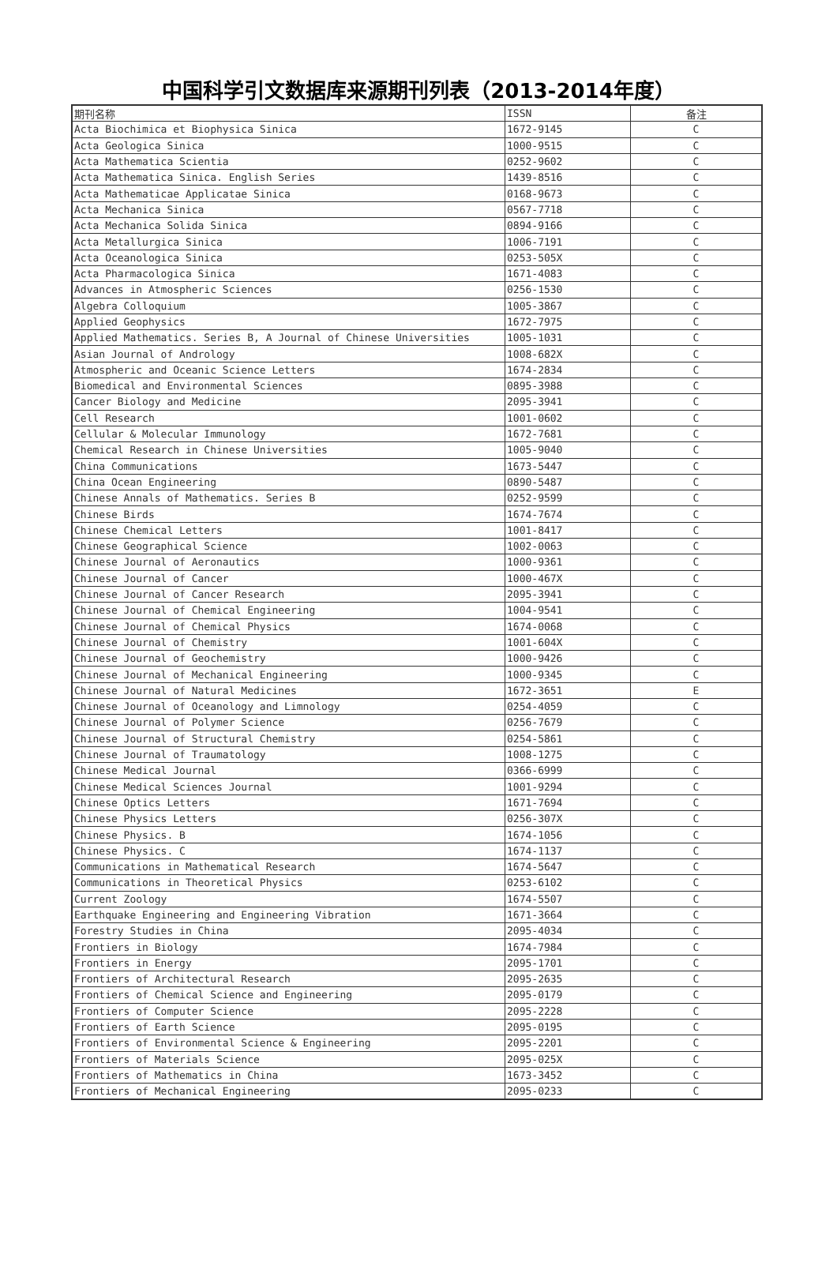中国科学引文数据库来源期刊列表（2013-2014年度）
| 期刊名称 | ISSN | 备注 |
| --- | --- | --- |
| Acta Biochimica et Biophysica Sinica | 1672-9145 | C |
| Acta Geologica Sinica | 1000-9515 | C |
| Acta Mathematica Scientia | 0252-9602 | C |
| Acta Mathematica Sinica. English Series | 1439-8516 | C |
| Acta Mathematicae Applicatae Sinica | 0168-9673 | C |
| Acta Mechanica Sinica | 0567-7718 | C |
| Acta Mechanica Solida Sinica | 0894-9166 | C |
| Acta Metallurgica Sinica | 1006-7191 | C |
| Acta Oceanologica Sinica | 0253-505X | C |
| Acta Pharmacologica Sinica | 1671-4083 | C |
| Advances in Atmospheric Sciences | 0256-1530 | C |
| Algebra Colloquium | 1005-3867 | C |
| Applied Geophysics | 1672-7975 | C |
| Applied Mathematics. Series B, A Journal of Chinese Universities | 1005-1031 | C |
| Asian Journal of Andrology | 1008-682X | C |
| Atmospheric and Oceanic Science Letters | 1674-2834 | C |
| Biomedical and Environmental Sciences | 0895-3988 | C |
| Cancer Biology and Medicine | 2095-3941 | C |
| Cell Research | 1001-0602 | C |
| Cellular & Molecular Immunology | 1672-7681 | C |
| Chemical Research in Chinese Universities | 1005-9040 | C |
| China Communications | 1673-5447 | C |
| China Ocean Engineering | 0890-5487 | C |
| Chinese Annals of Mathematics. Series B | 0252-9599 | C |
| Chinese Birds | 1674-7674 | C |
| Chinese Chemical Letters | 1001-8417 | C |
| Chinese Geographical Science | 1002-0063 | C |
| Chinese Journal of Aeronautics | 1000-9361 | C |
| Chinese Journal of Cancer | 1000-467X | C |
| Chinese Journal of Cancer Research | 2095-3941 | C |
| Chinese Journal of Chemical Engineering | 1004-9541 | C |
| Chinese Journal of Chemical Physics | 1674-0068 | C |
| Chinese Journal of Chemistry | 1001-604X | C |
| Chinese Journal of Geochemistry | 1000-9426 | C |
| Chinese Journal of Mechanical Engineering | 1000-9345 | C |
| Chinese Journal of Natural Medicines | 1672-3651 | E |
| Chinese Journal of Oceanology and Limnology | 0254-4059 | C |
| Chinese Journal of Polymer Science | 0256-7679 | C |
| Chinese Journal of Structural Chemistry | 0254-5861 | C |
| Chinese Journal of Traumatology | 1008-1275 | C |
| Chinese Medical Journal | 0366-6999 | C |
| Chinese Medical Sciences Journal | 1001-9294 | C |
| Chinese Optics Letters | 1671-7694 | C |
| Chinese Physics Letters | 0256-307X | C |
| Chinese Physics. B | 1674-1056 | C |
| Chinese Physics. C | 1674-1137 | C |
| Communications in Mathematical Research | 1674-5647 | C |
| Communications in Theoretical Physics | 0253-6102 | C |
| Current Zoology | 1674-5507 | C |
| Earthquake Engineering and Engineering Vibration | 1671-3664 | C |
| Forestry Studies in China | 2095-4034 | C |
| Frontiers in Biology | 1674-7984 | C |
| Frontiers in Energy | 2095-1701 | C |
| Frontiers of Architectural Research | 2095-2635 | C |
| Frontiers of Chemical Science and Engineering | 2095-0179 | C |
| Frontiers of Computer Science | 2095-2228 | C |
| Frontiers of Earth Science | 2095-0195 | C |
| Frontiers of Environmental Science & Engineering | 2095-2201 | C |
| Frontiers of Materials Science | 2095-025X | C |
| Frontiers of Mathematics in China | 1673-3452 | C |
| Frontiers of Mechanical Engineering | 2095-0233 | C |